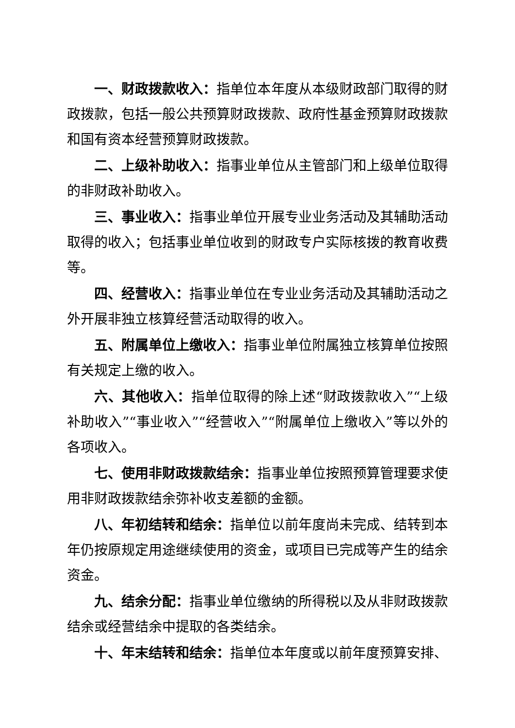一、财政拨款收入：指单位本年度从本级财政部门取得的财政拨款，包括一般公共预算财政拨款、政府性基金预算财政拨款和国有资本经营预算财政拨款。
二、上级补助收入：指事业单位从主管部门和上级单位取得的非财政补助收入。
三、事业收入：指事业单位开展专业业务活动及其辅助活动取得的收入；包括事业单位收到的财政专户实际核拨的教育收费等。
四、经营收入：指事业单位在专业业务活动及其辅助活动之外开展非独立核算经营活动取得的收入。
五、附属单位上缴收入：指事业单位附属独立核算单位按照有关规定上缴的收入。
六、其他收入：指单位取得的除上述“财政拨款收入”“上级补助收入”“事业收入”“经营收入”“附属单位上缴收入”等以外的各项收入。
七、使用非财政拨款结余：指事业单位按照预算管理要求使用非财政拨款结余弥补收支差额的金额。
八、年初结转和结余：指单位以前年度尚未完成、结转到本年仍按原规定用途继续使用的资金，或项目已完成等产生的结余资金。
九、结余分配：指事业单位缴纳的所得税以及从非财政拨款结余或经营结余中提取的各类结余。
十、年末结转和结余：指单位本年度或以前年度预算安排、